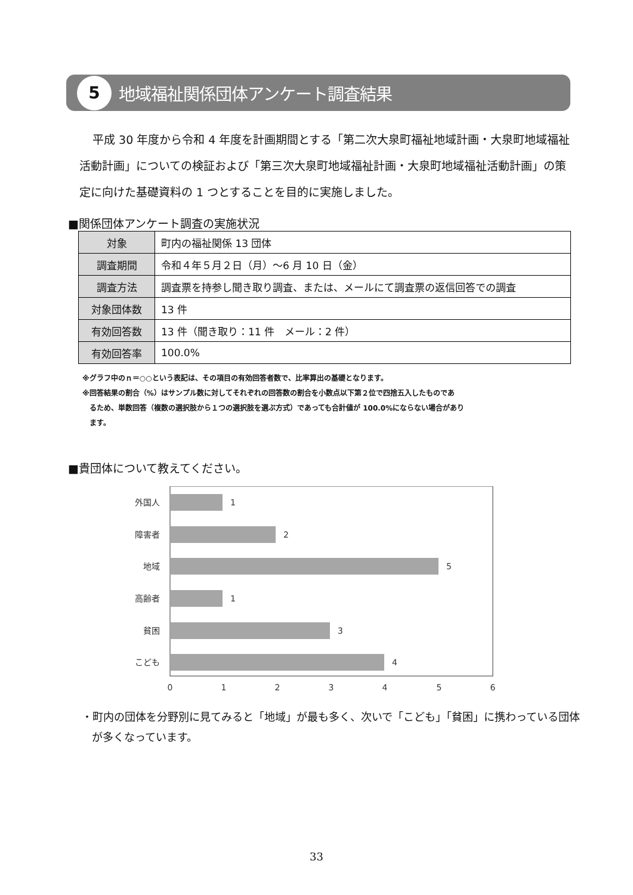5
地域福祉関係団体アンケート調査結果
平成 30 年度から令和 4 年度を計画期間とする「第二次大泉町福祉地域計画・大泉町地域福祉活動計画」についての検証および「第三次大泉町地域福祉計画・大泉町地域福祉活動計画」の策定に向けた基礎資料の 1 つとすることを目的に実施しました。
■関係団体アンケート調査の実施状況
| 対象 | 町内の福祉関係 13 団体 |
| 調査期間 | 令和４年５月２日（月）～6 月 10 日（金） |
| 調査方法 | 調査票を持参し聞き取り調査、または、メールにて調査票の返信回答での調査 |
| 対象団体数 | 13 件 |
| 有効回答数 | 13 件（聞き取り：11 件 メール：2 件） |
| 有効回答率 | 100.0% |
※グラフ中のｎ＝○○という表記は、その項目の有効回答者数で、比率算出の基礎となります。
※回答結果の割合（%）はサンプル数に対してそれぞれの回答数の割合を小数点以下第２位で四捨五入したものであ
　るため、単数回答（複数の選択肢から１つの選択肢を選ぶ方式）であっても合計値が 100.0%にならない場合があり
　ます。
■貴団体について教えてください。
外国人
障害者
地域
高齢者
貧困
こども
1
2
5
1
3
4
0
1
2
3
4
5
6
・町内の団体を分野別に見てみると「地域」が最も多く、次いで「こども」「貧困」に携わっている団体が多くなっています。
33